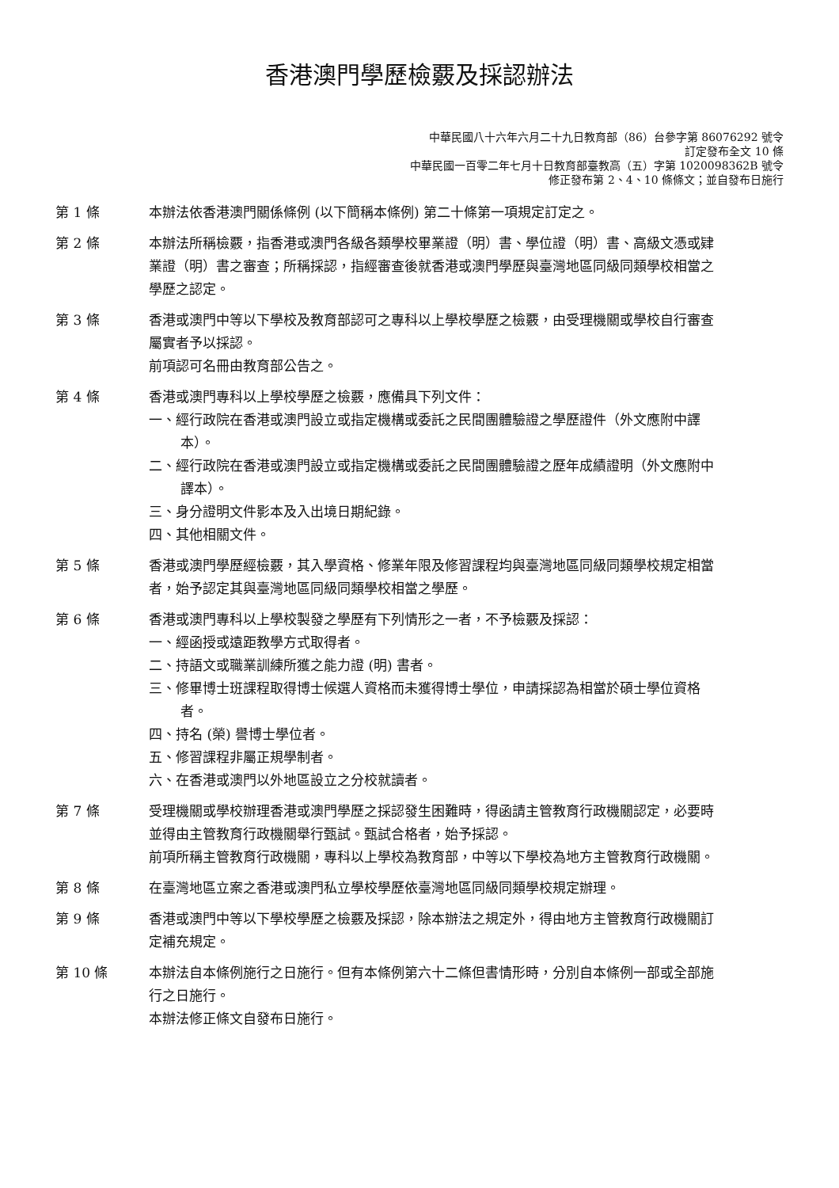香港澳門學歷檢覈及採認辦法
中華民國八十六年六月二十九日教育部（86）台參字第 86076292 號令
訂定發布全文 10 條
中華民國一百零二年七月十日教育部臺教高（五）字第 1020098362B 號令
修正發布第 2、4、10 條條文；並自發布日施行
第 1 條 本辦法依香港澳門關係條例 (以下簡稱本條例) 第二十條第一項規定訂定之。
第 2 條 本辦法所稱檢覈，指香港或澳門各級各類學校畢業證（明）書、學位證（明）書、高級文憑或肄業證（明）書之審查；所稱採認，指經審查後就香港或澳門學歷與臺灣地區同級同類學校相當之學歷之認定。
第 3 條 香港或澳門中等以下學校及教育部認可之專科以上學校學歷之檢覈，由受理機關或學校自行審查屬實者予以採認。
前項認可名冊由教育部公告之。
第 4 條 香港或澳門專科以上學校學歷之檢覈，應備具下列文件：
一、經行政院在香港或澳門設立或指定機構或委託之民間團體驗證之學歷證件（外文應附中譯本）。
二、經行政院在香港或澳門設立或指定機構或委託之民間團體驗證之歷年成績證明（外文應附中譯本）。
三、身分證明文件影本及入出境日期紀錄。
四、其他相關文件。
第 5 條 香港或澳門學歷經檢覈，其入學資格、修業年限及修習課程均與臺灣地區同級同類學校規定相當者，始予認定其與臺灣地區同級同類學校相當之學歷。
第 6 條 香港或澳門專科以上學校製發之學歷有下列情形之一者，不予檢覈及採認：
一、經函授或遠距教學方式取得者。
二、持語文或職業訓練所獲之能力證 (明) 書者。
三、修畢博士班課程取得博士候選人資格而未獲得博士學位，申請採認為相當於碩士學位資格者。
四、持名 (榮) 譽博士學位者。
五、修習課程非屬正規學制者。
六、在香港或澳門以外地區設立之分校就讀者。
第 7 條 受理機關或學校辦理香港或澳門學歷之採認發生困難時，得函請主管教育行政機關認定，必要時並得由主管教育行政機關舉行甄試。甄試合格者，始予採認。
前項所稱主管教育行政機關，專科以上學校為教育部，中等以下學校為地方主管教育行政機關。
第 8 條 在臺灣地區立案之香港或澳門私立學校學歷依臺灣地區同級同類學校規定辦理。
第 9 條 香港或澳門中等以下學校學歷之檢覈及採認，除本辦法之規定外，得由地方主管教育行政機關訂定補充規定。
第 10 條 本辦法自本條例施行之日施行。但有本條例第六十二條但書情形時，分別自本條例一部或全部施行之日施行。
本辦法修正條文自發布日施行。